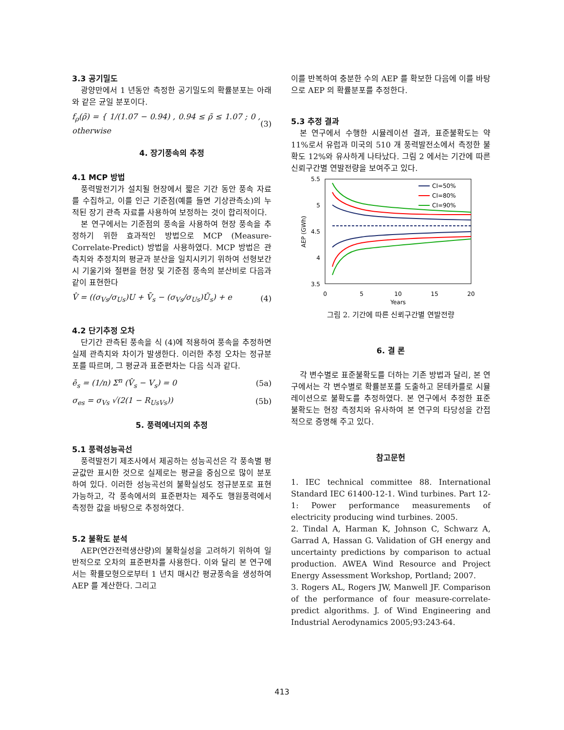3.3 공기밀도
광양만에서 1 년동안 측정한 공기밀도의 확률분포는 아래와 같은 균일 분포이다.
f<sub>ρ</sub>(ρ̃) = { 1/(1.07 − 0.94) , 0.94 ≤ ρ̃ ≤ 1.07 ; 0 , otherwise
(3)
4. 장기풍속의 추정
4.1 MCP 방법
풍력발전기가 설치될 현장에서 짧은 기간 동안 풍속 자료를 수집하고, 이를 인근 기준점(예를 들면 기상관측소)의 누적된 장기 관측 자료를 사용하여 보정하는 것이 합리적이다.
본 연구에서는 기준점의 풍속을 사용하여 현장 풍속을 추정하기 위한 효과적인 방법으로 MCP (Measure-Correlate-Predict) 방법을 사용하였다. MCP 방법은 관측치와 추정치의 평균과 분산을 일치시키기 위하여 선형보간시 기울기와 절편을 현장 및 기준점 풍속의 분산비로 다음과 같이 표현한다
V̂ = ((σ<sub>Vs</sub>/σ<sub>Us</sub>)U + V̄<sub>s</sub> − (σ<sub>Vs</sub>/σ<sub>Us</sub>)Ū<sub>s</sub>) + e
(4)
4.2 단기추정 오차
단기간 관측된 풍속을 식 (4)에 적용하여 풍속을 추정하면 실제 관측치와 차이가 발생한다. 이러한 추정 오차는 정규분포를 따르며, 그 평균과 표준편차는 다음 식과 같다.
ē<sub>s</sub> = (1/n) Σ<sup>n</sup> (V̂<sub>s</sub> − V<sub>s</sub>) = 0 (5a)
σ<sub>es</sub> = σ<sub>Vs</sub> √(2(1 − R<sub>UsVs</sub>)) (5b)
5. 풍력에너지의 추정
5.1 풍력성능곡선
풍력발전기 제조사에서 제공하는 성능곡선은 각 풍속별 평균값만 표시한 것으로 실제로는 평균을 중심으로 많이 분포하여 있다. 이러한 성능곡선의 불확실성도 정규분포로 표현 가능하고, 각 풍속에서의 표준편차는 제주도 행원풍력에서 측정한 값을 바탕으로 추정하였다.
5.2 불확도 분석
AEP(연간전력생산량)의 불확실성을 고려하기 위하여 일반적으로 오차의 표준편차를 사용한다. 이와 달리 본 연구에서는 확률모형으로부터 1 년치 매시간 평균풍속을 생성하여 AEP 를 계산한다. 그리고
이를 반복하여 충분한 수의 AEP 를 확보한 다음에 이를 바탕으로 AEP 의 확률분포를 추정한다.
5.3 추정 결과
본 연구에서 수행한 시뮬레이션 결과, 표준불확도는 약 11%로서 유럽과 미국의 510 개 풍력발전소에서 측정한 불확도 12%와 유사하게 나타났다. 그림 2 에서는 기간에 따른 신뢰구간별 연발전량을 보여주고 있다.
5.5
5
4.5
4
3.5
0
5
10
15
20
Years
AEP (GWh)
CI=50%
CI=80%
CI=90%
그림 2. 기간에 따른 신뢰구간별 연발전량
6. 결 론
각 변수별로 표준불확도를 더하는 기존 방법과 달리, 본 연구에서는 각 변수별로 확률분포를 도출하고 몬테카를로 시뮬레이션으로 불확도를 추정하였다. 본 연구에서 추정한 표준불확도는 현장 측정치와 유사하여 본 연구의 타당성을 간접적으로 증명해 주고 있다.
참고문헌
1. IEC technical committee 88. International Standard IEC 61400-12-1. Wind turbines. Part 12-1: Power performance measurements of electricity producing wind turbines. 2005.
2. Tindal A, Harman K, Johnson C, Schwarz A, Garrad A, Hassan G. Validation of GH energy and uncertainty predictions by comparison to actual production. AWEA Wind Resource and Project Energy Assessment Workshop, Portland; 2007.
3. Rogers AL, Rogers JW, Manwell JF. Comparison of the performance of four measure-correlate-predict algorithms. J. of Wind Engineering and Industrial Aerodynamics 2005;93:243-64.
413